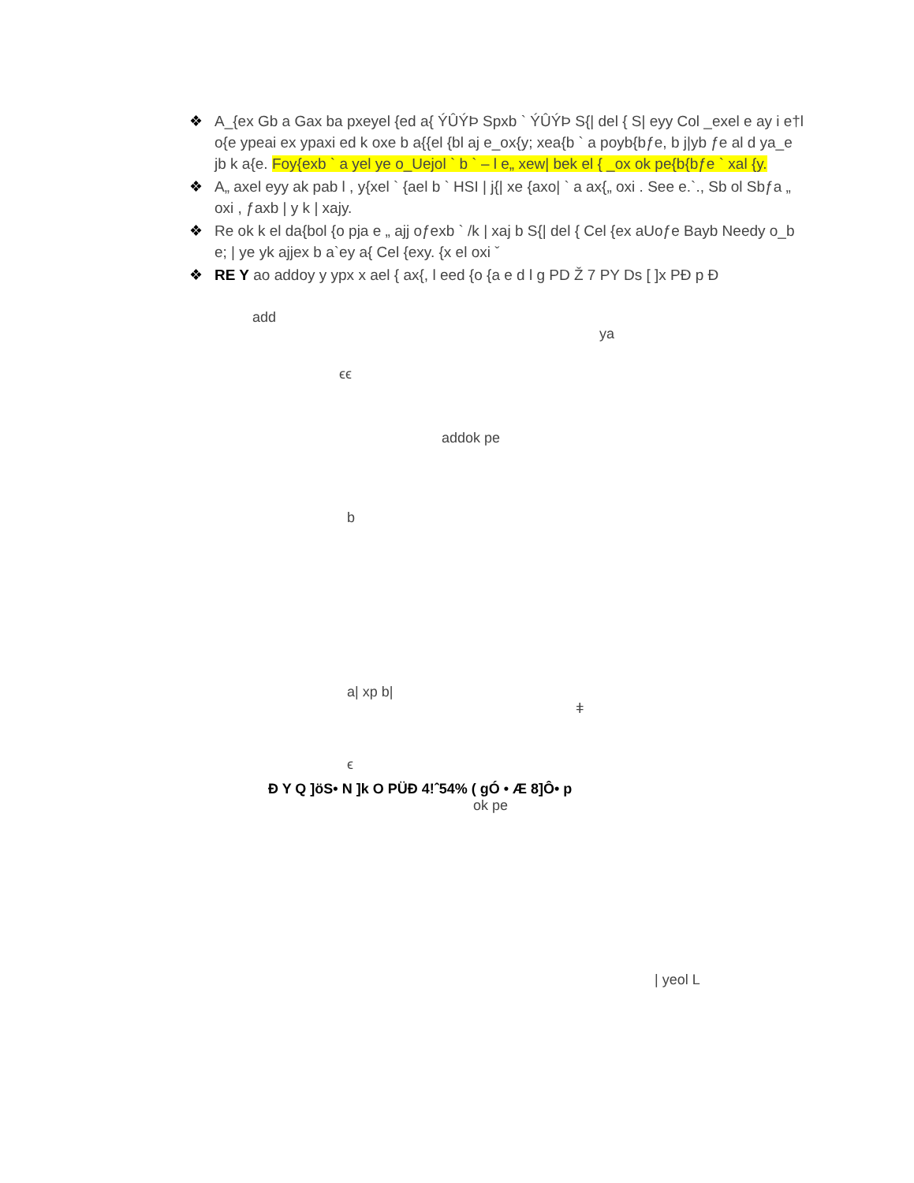❖ A_{ex Gb a Gax ba pxeyel {ed a{ ÝÛÝÞ Spxb ` ÝÛÝÞ S{| del { S| eyy Col _exel e ay i e†l o{e ypeai ex ypaxi ed k oxe b a{{el {bl aj e_ox{y; xea{b ` a poyb{bƒe, b j|yb ƒe al d ya_e jb k a{e. Foy{exb ` a yel ye o_Uejol ` b ` – l e„ xew| bek el { _ox ok pe{b{bƒe ` xal {y.
❖ A„ axel eyy ak pab l , y{xel ` {ael b ` HSI | j{| xe {axo| ` a ax{„ oxi . See e.`., Sb ol Sbƒa „ oxi , ƒaxb | y k | xajy.
❖ Re ok k el da{bol {o pja e „ ajj oƒexb ` /k | xaj b S{| del { Cel {ex aUoƒe Bayb Needy o_b e; | ye yk ajjex b a`ey a{ Cel {exy. {x el oxi ˇ
❖ RE Y ao addoy y ypx x ael { ax{, l eed {o {a e d l g PD Ž 7 PY Ds [ ]x PÐ p Ð
add
ya
ϵϵ
addok pe
b
a| xp b|
ǂ
ϵ
Ð Y Q ]öS• N ]k O PÜÐ 4!ˆ54% ( gÓ • Æ 8]Ô• p
ok pe
| yeol L